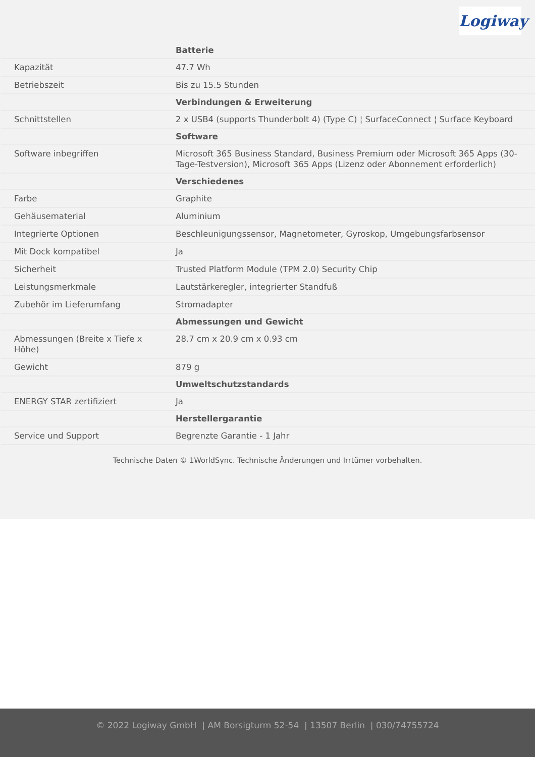Logiway
| | Batterie |
| Kapazität | 47.7 Wh |
| Betriebszeit | Bis zu 15.5 Stunden |
| | Verbindungen & Erweiterung |
| Schnittstellen | 2 x USB4 (supports Thunderbolt 4) (Type C) ¦ SurfaceConnect ¦ Surface Keyboard |
| | Software |
| Software inbegriffen | Microsoft 365 Business Standard, Business Premium oder Microsoft 365 Apps (30-Tage-Testversion), Microsoft 365 Apps (Lizenz oder Abonnement erforderlich) |
| | Verschiedenes |
| Farbe | Graphite |
| Gehäusematerial | Aluminium |
| Integrierte Optionen | Beschleunigungssensor, Magnetometer, Gyroskop, Umgebungsfarbsensor |
| Mit Dock kompatibel | Ja |
| Sicherheit | Trusted Platform Module (TPM 2.0) Security Chip |
| Leistungsmerkmale | Lautstärkeregler, integrierter Standfuß |
| Zubehör im Lieferumfang | Stromadapter |
| | Abmessungen und Gewicht |
| Abmessungen (Breite x Tiefe x Höhe) | 28.7 cm x 20.9 cm x 0.93 cm |
| Gewicht | 879 g |
| | Umweltschutzstandards |
| ENERGY STAR zertifiziert | Ja |
| | Herstellergarantie |
| Service und Support | Begrenzte Garantie - 1 Jahr |
Technische Daten © 1WorldSync. Technische Änderungen und Irrtümer vorbehalten.
© 2022 Logiway GmbH | AM Borsigturm 52-54 | 13507 Berlin | 030/74755724